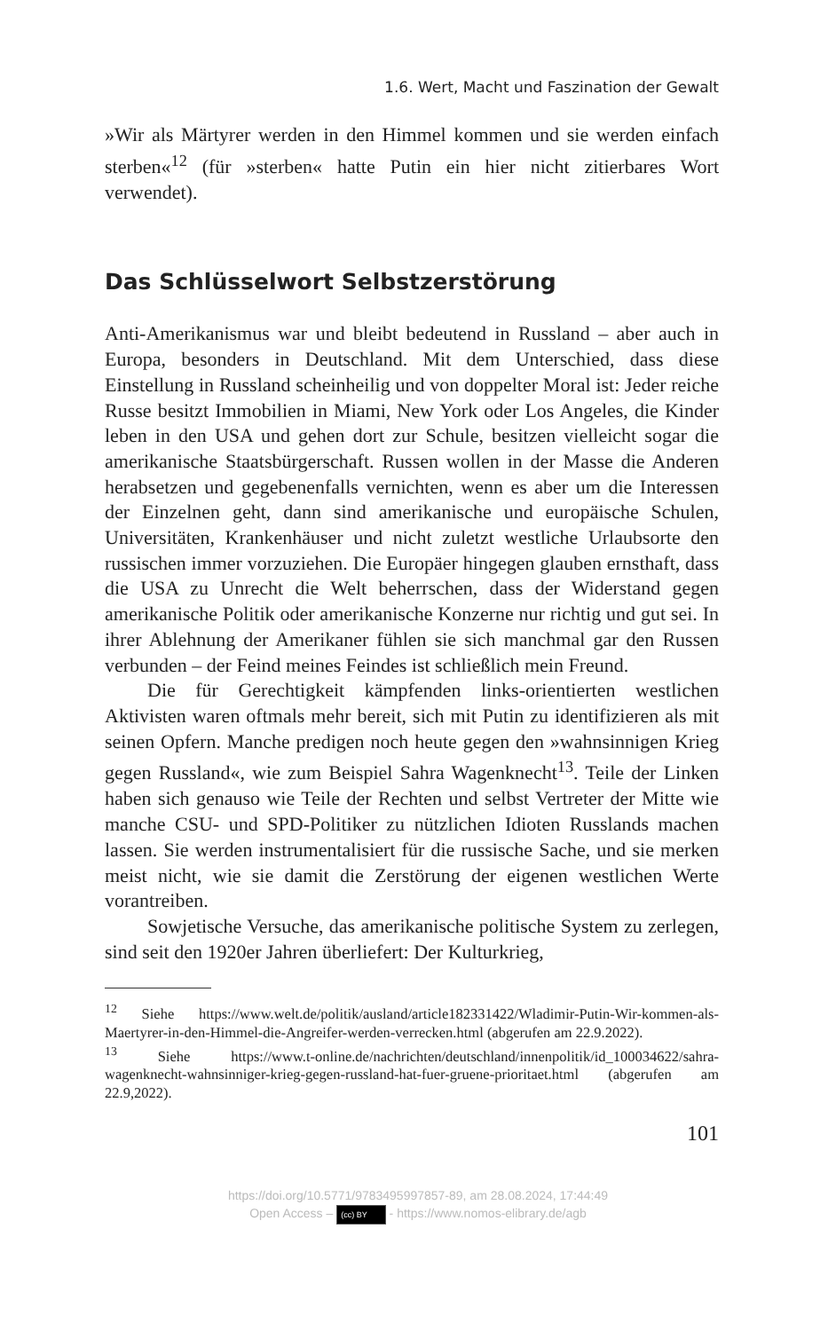1.6. Wert, Macht und Faszination der Gewalt
»Wir als Märtyrer werden in den Himmel kommen und sie werden einfach sterben«<sup>12</sup> (für »sterben« hatte Putin ein hier nicht zitierbares Wort verwendet).
Das Schlüsselwort Selbstzerstörung
Anti-Amerikanismus war und bleibt bedeutend in Russland – aber auch in Europa, besonders in Deutschland. Mit dem Unterschied, dass diese Einstellung in Russland scheinheilig und von doppelter Moral ist: Jeder reiche Russe besitzt Immobilien in Miami, New York oder Los Angeles, die Kinder leben in den USA und gehen dort zur Schule, besitzen vielleicht sogar die amerikanische Staatsbürgerschaft. Russen wollen in der Masse die Anderen herabsetzen und gegebenenfalls vernichten, wenn es aber um die Interessen der Einzelnen geht, dann sind amerikanische und europäische Schulen, Universitäten, Krankenhäuser und nicht zuletzt westliche Urlaubsorte den russischen immer vorzuziehen. Die Europäer hingegen glauben ernsthaft, dass die USA zu Unrecht die Welt beherrschen, dass der Widerstand gegen amerikanische Politik oder amerikanische Konzerne nur richtig und gut sei. In ihrer Ablehnung der Amerikaner fühlen sie sich manchmal gar den Russen verbunden – der Feind meines Feindes ist schließlich mein Freund.
Die für Gerechtigkeit kämpfenden links-orientierten westlichen Aktivisten waren oftmals mehr bereit, sich mit Putin zu identifizieren als mit seinen Opfern. Manche predigen noch heute gegen den »wahnsinnigen Krieg gegen Russland«, wie zum Beispiel Sahra Wagenknecht<sup>13</sup>. Teile der Linken haben sich genauso wie Teile der Rechten und selbst Vertreter der Mitte wie manche CSU- und SPD-Politiker zu nützlichen Idioten Russlands machen lassen. Sie werden instrumentalisiert für die russische Sache, und sie merken meist nicht, wie sie damit die Zerstörung der eigenen westlichen Werte vorantreiben.
Sowjetische Versuche, das amerikanische politische System zu zerlegen, sind seit den 1920er Jahren überliefert: Der Kulturkrieg,
<sup>12</sup> Siehe https://www.welt.de/politik/ausland/article182331422/Wladimir-Putin-Wir-kommen-als-Maertyrer-in-den-Himmel-die-Angreifer-werden-verrecken.html (abgerufen am 22.9.2022).
<sup>13</sup> Siehe https://www.t-online.de/nachrichten/deutschland/innenpolitik/id_100034622/sahra-wagenknecht-wahnsinniger-krieg-gegen-russland-hat-fuer-gruene-prioritaet.html (abgerufen am 22.9,2022).
101
https://doi.org/10.5771/9783495997857-89, am 28.08.2024, 17:44:49
Open Access – (cc) BY - https://www.nomos-elibrary.de/agb